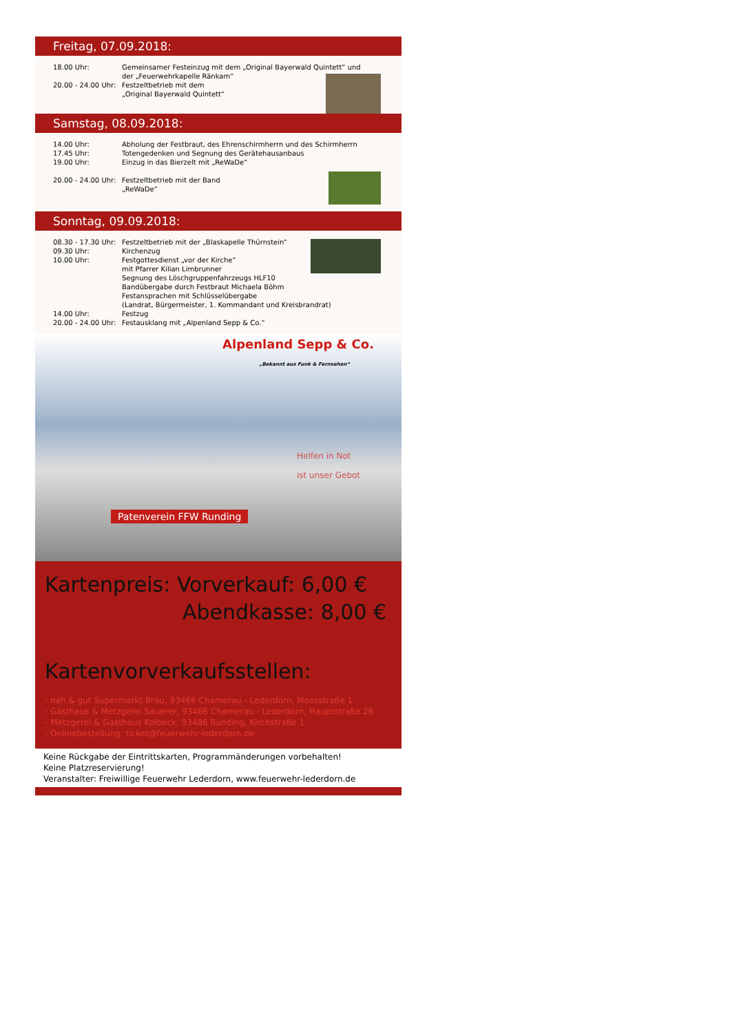Freitag, 07.09.2018:
18.00 Uhr: Gemeinsamer Festeinzug mit dem „Original Bayerwald Quintett“ und
der „Feuerwehrkapelle Ränkam“
20.00 - 24.00 Uhr: Festzeltbetrieb mit dem
„Original Bayerwald Quintett“
Samstag, 08.09.2018:
14.00 Uhr: Abholung der Festbraut, des Ehrenschirmherrn und des Schirmherrn
17.45 Uhr: Totengedenken und Segnung des Gerätehausanbaus
19.00 Uhr: Einzug in das Bierzelt mit „ReWaDe“
20.00 - 24.00 Uhr: Festzeltbetrieb mit der Band
„ReWaDe“
Sonntag, 09.09.2018:
08.30 - 17.30 Uhr: Festzeltbetrieb mit der „Blaskapelle Thürnstein“
09.30 Uhr: Kirchenzug
10.00 Uhr: Festgottesdienst „vor der Kirche“
mit Pfarrer Kilian Limbrunner
Segnung des Löschgruppenfahrzeugs HLF10
Bandübergabe durch Festbraut Michaela Böhm
Festansprachen mit Schlüsselübergabe
(Landrat, Bürgermeister, 1. Kommandant und Kreisbrandrat)
14.00 Uhr: Festzug
20.00 - 24.00 Uhr: Festausklang mit „Alpenland Sepp & Co.“
Alpenland Sepp & Co.
„Bekannt aus Funk & Fernsehen“
Helfen in Not
ist unser Gebot
Patenverein FFW Runding
Kartenpreis: Vorverkauf: 6,00 €
Abendkasse: 8,00 €
Kartenvorverkaufsstellen:
- nah & gut Supermarkt Bräu, 93466 Chamerau - Lederdorn, Moosstraße 1
- Gasthaus & Metzgerei Sauerer, 93466 Chamerau - Lederdorn, Hauptstraße 26
- Metzgerei & Gasthaus Kolbeck, 93486 Runding, Kirchstraße 1
- Onlinebestellung: ticket@feuerwehr-lederdorn.de
Keine Rückgabe der Eintrittskarten, Programmänderungen vorbehalten!
Keine Platzreservierung!
Veranstalter: Freiwillige Feuerwehr Lederdorn, www.feuerwehr-lederdorn.de